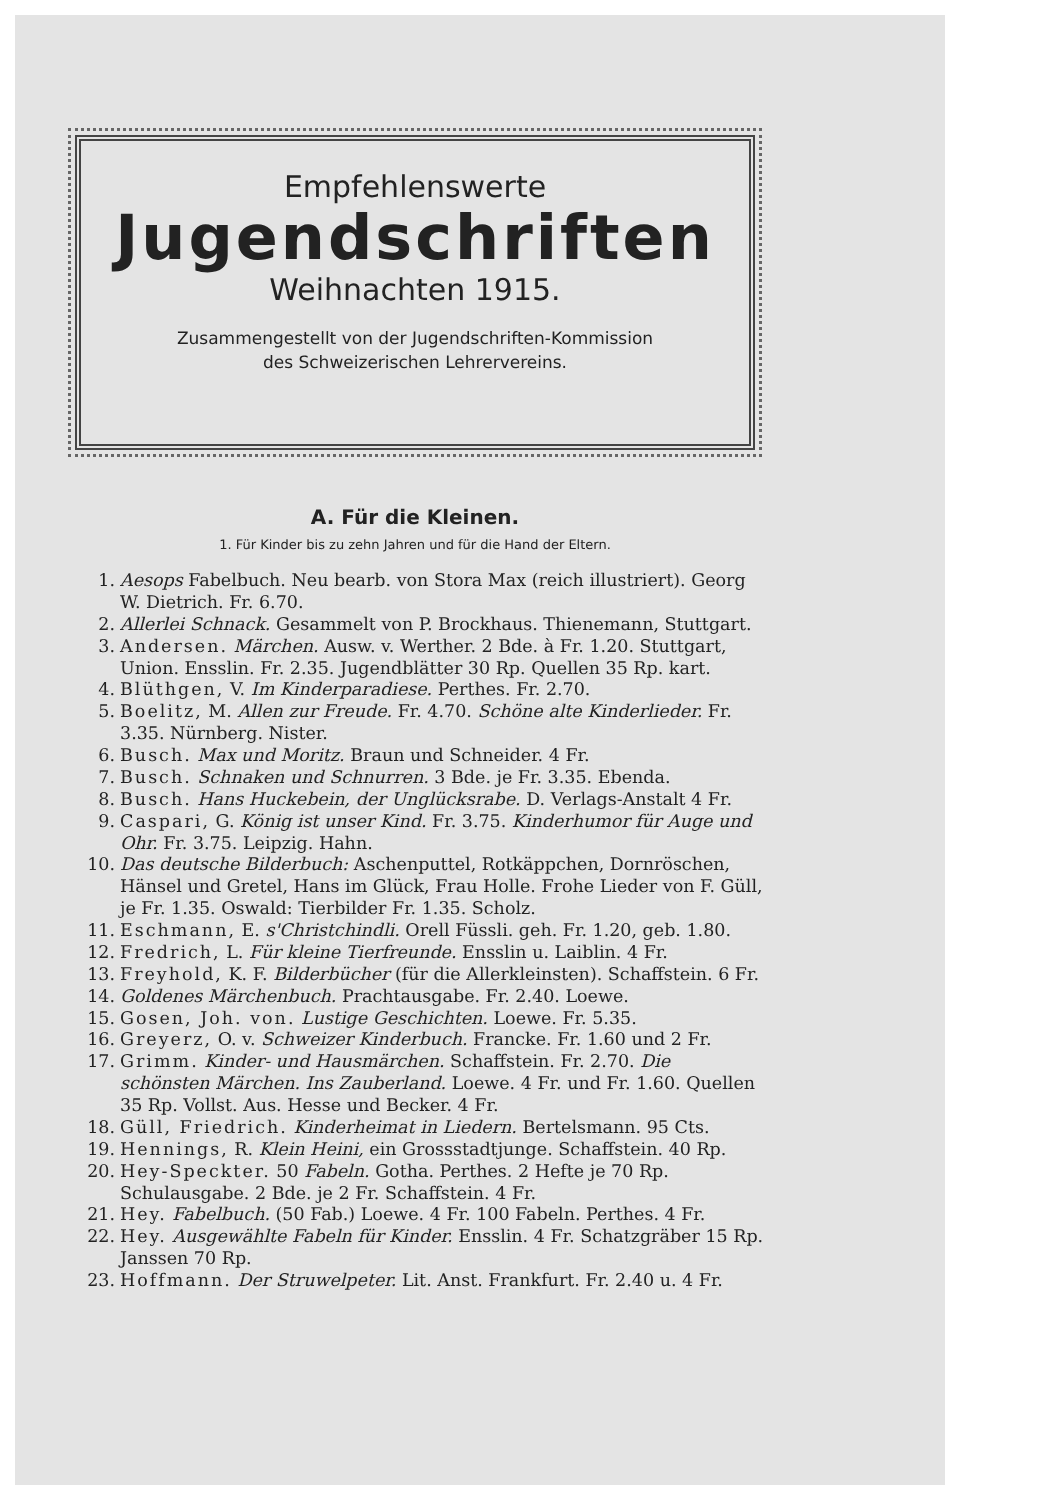Empfehlenswerte
Jugendschriften
Weihnachten 1915.
Zusammengestellt von der Jugendschriften-Kommission
des Schweizerischen Lehrervereins.
A. Für die Kleinen.
1. Für Kinder bis zu zehn Jahren und für die Hand der Eltern.
1. Aesops Fabelbuch. Neu bearb. von Stora Max (reich illustriert). Georg W. Dietrich. Fr. 6.70.
2. Allerlei Schnack. Gesammelt von P. Brockhaus. Thienemann, Stuttgart.
3. Andersen. Märchen. Ausw. v. Werther. 2 Bde. à Fr. 1.20. Stuttgart, Union. Ensslin. Fr. 2.35. Jugendblätter 30 Rp. Quellen 35 Rp. kart.
4. Blüthgen, V. Im Kinderparadiese. Perthes. Fr. 2.70.
5. Boelitz, M. Allen zur Freude. Fr. 4.70. Schöne alte Kinderlieder. Fr. 3.35. Nürnberg. Nister.
6. Busch. Max und Moritz. Braun und Schneider. 4 Fr.
7. Busch. Schnaken und Schnurren. 3 Bde. je Fr. 3.35. Ebenda.
8. Busch. Hans Huckebein, der Unglücksrabe. D. Verlags-Anstalt 4 Fr.
9. Caspari, G. König ist unser Kind. Fr. 3.75. Kinderhumor für Auge und Ohr. Fr. 3.75. Leipzig. Hahn.
10. Das deutsche Bilderbuch: Aschenputtel, Rotkäppchen, Dornröschen, Hänsel und Gretel, Hans im Glück, Frau Holle. Frohe Lieder von F. Güll, je Fr. 1.35. Oswald: Tierbilder Fr. 1.35. Scholz.
11. Eschmann, E. s'Christchindli. Orell Füssli. geh. Fr. 1.20, geb. 1.80.
12. Fredrich, L. Für kleine Tierfreunde. Ensslin u. Laiblin. 4 Fr.
13. Freyhold, K. F. Bilderbücher (für die Allerkleinsten). Schaffstein. 6 Fr.
14. Goldenes Märchenbuch. Prachtausgabe. Fr. 2.40. Loewe.
15. Gosen, Joh. von. Lustige Geschichten. Loewe. Fr. 5.35.
16. Greyerz, O. v. Schweizer Kinderbuch. Francke. Fr. 1.60 und 2 Fr.
17. Grimm. Kinder- und Hausmärchen. Schaffstein. Fr. 2.70. Die schönsten Märchen. Ins Zauberland. Loewe. 4 Fr. und Fr. 1.60. Quellen 35 Rp. Vollst. Aus. Hesse und Becker. 4 Fr.
18. Güll, Friedrich. Kinderheimat in Liedern. Bertelsmann. 95 Cts.
19. Hennings, R. Klein Heini, ein Grossstadtjunge. Schaffstein. 40 Rp.
20. Hey-Speckter. 50 Fabeln. Gotha. Perthes. 2 Hefte je 70 Rp. Schulausgabe. 2 Bde. je 2 Fr. Schaffstein. 4 Fr.
21. Hey. Fabelbuch. (50 Fab.) Loewe. 4 Fr. 100 Fabeln. Perthes. 4 Fr.
22. Hey. Ausgewählte Fabeln für Kinder. Ensslin. 4 Fr. Schatzgräber 15 Rp. Janssen 70 Rp.
23. Hoffmann. Der Struwelpeter. Lit. Anst. Frankfurt. Fr. 2.40 u. 4 Fr.